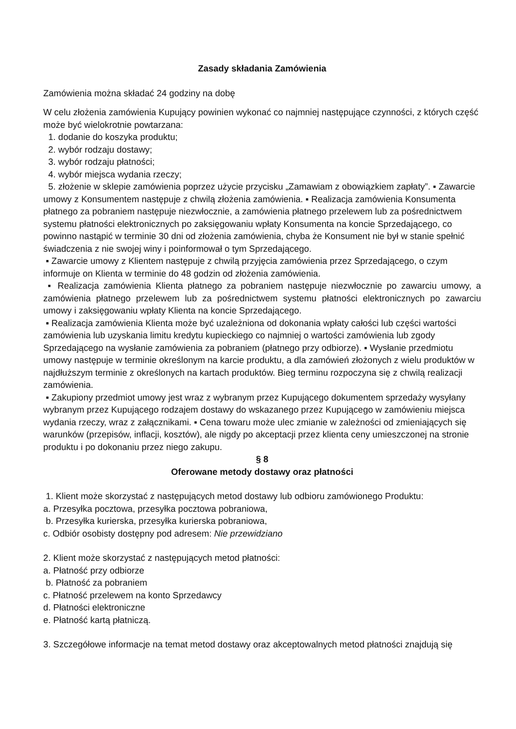Zasady składania Zamówienia
Zamówienia można składać 24 godziny na dobę
W celu złożenia zamówienia Kupujący powinien wykonać co najmniej następujące czynności, z których część może być wielokrotnie powtarzana:
1. dodanie do koszyka produktu;
2. wybór rodzaju dostawy;
3. wybór rodzaju płatności;
4. wybór miejsca wydania rzeczy;
5. złożenie w sklepie zamówienia poprzez użycie przycisku „Zamawiam z obowiązkiem zapłaty”. ▪ Zawarcie umowy z Konsumentem następuje z chwilą złożenia zamówienia. ▪ Realizacja zamówienia Konsumenta płatnego za pobraniem następuje niezwłocznie, a zamówienia płatnego przelewem lub za pośrednictwem systemu płatności elektronicznych po zaksięgowaniu wpłaty Konsumenta na koncie Sprzedającego, co powinno nastąpić w terminie 30 dni od złożenia zamówienia, chyba że Konsument nie był w stanie spełnić świadczenia z nie swojej winy i poinformował o tym Sprzedającego.
▪ Zawarcie umowy z Klientem następuje z chwilą przyjęcia zamówienia przez Sprzedającego, o czym informuje on Klienta w terminie do 48 godzin od złożenia zamówienia.
▪ Realizacja zamówienia Klienta płatnego za pobraniem następuje niezwłocznie po zawarciu umowy, a zamówienia płatnego przelewem lub za pośrednictwem systemu płatności elektronicznych po zawarciu umowy i zaksięgowaniu wpłaty Klienta na koncie Sprzedającego.
▪ Realizacja zamówienia Klienta może być uzależniona od dokonania wpłaty całości lub części wartości zamówienia lub uzyskania limitu kredytu kupieckiego co najmniej o wartości zamówienia lub zgody Sprzedającego na wysłanie zamówienia za pobraniem (płatnego przy odbiorze). ▪ Wysłanie przedmiotu umowy następuje w terminie określonym na karcie produktu, a dla zamówień złożonych z wielu produktów w najdłuższym terminie z określonych na kartach produktów. Bieg terminu rozpoczyna się z chwilą realizacji zamówienia.
▪ Zakupiony przedmiot umowy jest wraz z wybranym przez Kupującego dokumentem sprzedaży wysyłany wybranym przez Kupującego rodzajem dostawy do wskazanego przez Kupującego w zamówieniu miejsca wydania rzeczy, wraz z załącznikami. ▪ Cena towaru może ulec zmianie w zależności od zmieniających się warunków (przepisów, inflacji, kosztów), ale nigdy po akceptacji przez klienta ceny umieszczonej na stronie produktu i po dokonaniu przez niego zakupu.
§ 8
Oferowane metody dostawy oraz płatności
1. Klient może skorzystać z następujących metod dostawy lub odbioru zamówionego Produktu:
a. Przesyłka pocztowa, przesyłka pocztowa pobraniowa,
b. Przesyłka kurierska, przesyłka kurierska pobraniowa,
c. Odbiór osobisty dostępny pod adresem: Nie przewidziano
2. Klient może skorzystać z następujących metod płatności:
a. Płatność przy odbiorze
b. Płatność za pobraniem
c. Płatność przelewem na konto Sprzedawcy
d. Płatności elektroniczne
e. Płatność kartą płatniczą.
3. Szczegółowe informacje na temat metod dostawy oraz akceptowalnych metod płatności znajdują się